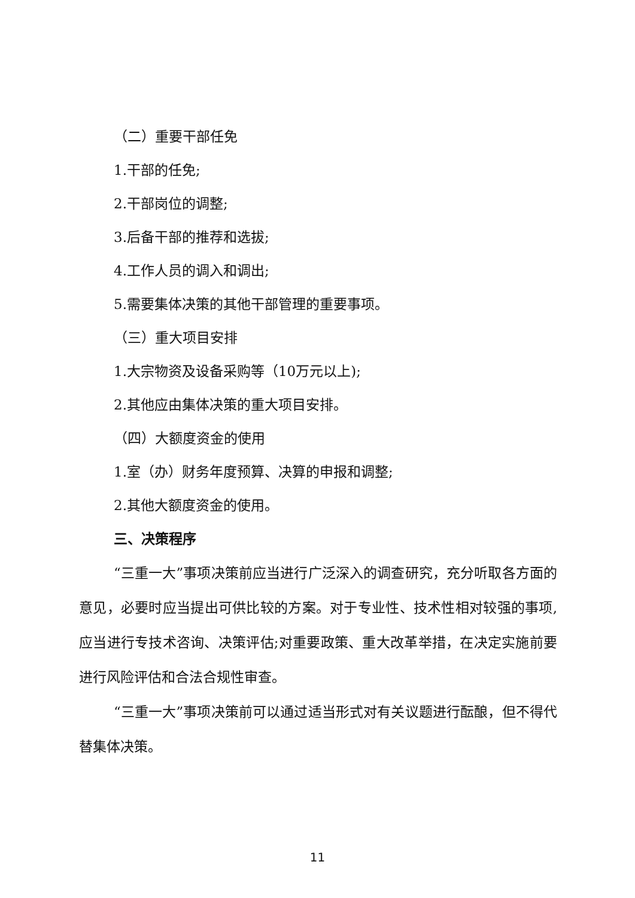（二）重要干部任免
1.干部的任免;
2.干部岗位的调整;
3.后备干部的推荐和选拔;
4.工作人员的调入和调出;
5.需要集体决策的其他干部管理的重要事项。
（三）重大项目安排
1.大宗物资及设备采购等（10万元以上);
2.其他应由集体决策的重大项目安排。
（四）大额度资金的使用
1.室（办）财务年度预算、决算的申报和调整;
2.其他大额度资金的使用。
三、决策程序
“三重一大”事项决策前应当进行广泛深入的调查研究，充分听取各方面的意见，必要时应当提出可供比较的方案。对于专业性、技术性相对较强的事项,应当进行专技术咨询、决策评估;对重要政策、重大改革举措，在决定实施前要进行风险评估和合法合规性审查。
“三重一大”事项决策前可以通过适当形式对有关议题进行酝酿，但不得代替集体决策。
11